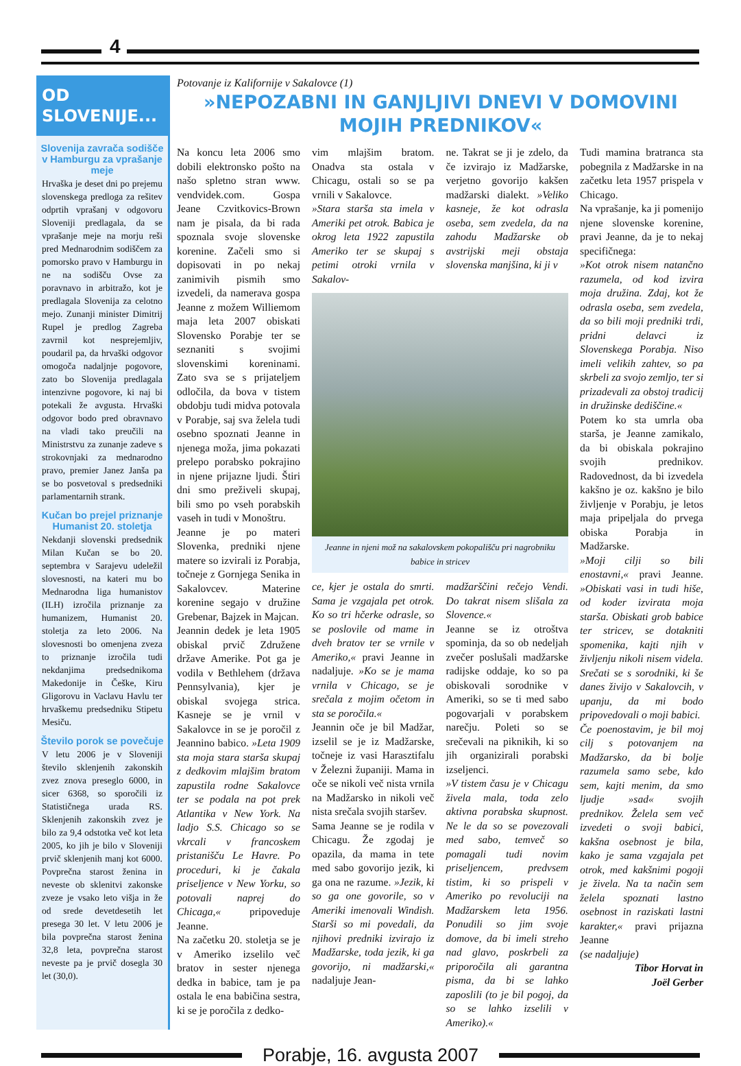4
OD SLOVENIJE...
Slovenija zavrača sodišče v Hamburgu za vprašanje meje
Hrvaška je deset dni po prejemu slovenskega predloga za rešitev odprtih vprašanj v odgovoru Sloveniji predlagala, da se vprašanje meje na morju reši pred Mednarodnim sodiščem za pomorsko pravo v Hamburgu in ne na sodišču Ovse za poravnavo in arbitražo, kot je predlagala Slovenija za celotno mejo. Zunanji minister Dimitrij Rupel je predlog Zagreba zavrnil kot nesprejemljiv, poudaril pa, da hrvaški odgovor omogoča nadaljnje pogovore, zato bo Slovenija predlagala intenzivne pogovore, ki naj bi potekali že avgusta. Hrvaški odgovor bodo pred obravnavo na vladi tako preučili na Ministrstvu za zunanje zadeve s strokovnjaki za mednarodno pravo, premier Janez Janša pa se bo posvetoval s predsedniki parlamentarnih strank.
Kučan bo prejel priznanje Humanist 20. stoletja
Nekdanji slovenski predsednik Milan Kučan se bo 20. septembra v Sarajevu udeležil slovesnosti, na kateri mu bo Mednarodna liga humanistov (ILH) izročila priznanje za humanizem, Humanist 20. stoletja za leto 2006. Na slovesnosti bo omenjena zveza to priznanje izročila tudi nekdanjima predsednikoma Makedonije in Češke, Kiru Gligorovu in Vaclavu Havlu ter hrvaškemu predsedniku Stipetu Mesiču.
Število porok se povečuje
V letu 2006 je v Sloveniji število sklenjenih zakonskih zvez znova preseglo 6000, in sicer 6368, so sporočili iz Statističnega urada RS. Sklenjenih zakonskih zvez je bilo za 9,4 odstotka več kot leta 2005, ko jih je bilo v Sloveniji prvič sklenjenih manj kot 6000. Povprečna starost ženina in neveste ob sklenitvi zakonske zveze je vsako leto višja in že od srede devetdesetih let presega 30 let. V letu 2006 je bila povprečna starost ženina 32,8 leta, povprečna starost neveste pa je prvič dosegla 30 let (30,0).
Potovanje iz Kalifornije v Sakalovce (1)
»NEPOZABNI IN GANJLJIVI DNEVI V DOMOVINI MOJIH PREDNIKOV«
Na koncu leta 2006 smo dobili elektronsko pošto na našo spletno stran www. vendvidek.com. Gospa Jeane Czvitkovics-Brown nam je pisala, da bi rada spoznala svoje slovenske korenine. Začeli smo si dopisovati in po nekaj zanimivih pismih smo izvedeli, da namerava gospa Jeanne z možem Williemom maja leta 2007 obiskati Slovensko Porabje ter se seznaniti s svojimi slovenskimi koreninami. Zato sva se s prijateljem odločila, da bova v tistem obdobju tudi midva potovala v Porabje, saj sva želela tudi osebno spoznati Jeanne in njenega moža, jima pokazati prelepo porabsko pokrajino in njene prijazne ljudi. Štiri dni smo preživeli skupaj, bili smo po vseh porabskih vaseh in tudi v Monoštru.
Jeanne je po materi Slovenka, predniki njene matere so izvirali iz Porabja, točneje z Gornjega Senika in Sakalovcev. Materine korenine segajo v družine Grebenar, Bajzek in Majcan.
Jeannin dedek je leta 1905 obiskal prvič Združene države Amerike. Pot ga je vodila v Bethlehem (država Pennsylvania), kjer je obiskal svojega strica. Kasneje se je vrnil v Sakalovce in se je poročil z Jeannino babico. »Leta 1909 sta moja stara starša skupaj z dedkovim mlajšim bratom zapustila rodne Sakalovce ter se podala na pot prek Atlantika v New York. Na ladjo S.S. Chicago so se vkrcali v francoskem pristanišču Le Havre. Po proceduri, ki je čakala priseljence v New Yorku, so potovali naprej do Chicaga,« pripoveduje Jeanne.
Na začetku 20. stoletja se je v Ameriko izselilo več bratov in sester njenega dedka in babice, tam je pa ostala le ena babičina sestra, ki se je poročila z dedko-
vim mlajšim bratom. Onadva sta ostala v Chicagu, ostali so se pa vrnili v Sakalovce.
»Stara starša sta imela v Ameriki pet otrok. Babica je okrog leta 1922 zapustila Ameriko ter se skupaj s petimi otroki vrnila v Sakalov-
ne. Takrat se ji je zdelo, da če izvirajo iz Madžarske, verjetno govorijo kakšen madžarski dialekt. »Veliko kasneje, že kot odrasla oseba, sem zvedela, da na zahodu Madžarske ob avstrijski meji obstaja slovenska manjšina, ki ji v
Jeanne in njeni mož na sakalovskem pokopališču pri nagrobniku babice in stricev
ce, kjer je ostala do smrti. Sama je vzgajala pet otrok. Ko so tri hčerke odrasle, so se poslovile od mame in dveh bratov ter se vrnile v Ameriko,« pravi Jeanne in nadaljuje. »Ko se je mama vrnila v Chicago, se je srečala z mojim očetom in sta se poročila.«
Jeannin oče je bil Madžar, izselil se je iz Madžarske, točneje iz vasi Harasztifalu v Železni županiji. Mama in oče se nikoli več nista vrnila na Madžarsko in nikoli več nista srečala svojih staršev.
Sama Jeanne se je rodila v Chicagu. Že zgodaj je opazila, da mama in tete med sabo govorijo jezik, ki ga ona ne razume. »Jezik, ki so ga one govorile, so v Ameriki imenovali Windish. Starši so mi povedali, da njihovi predniki izvirajo iz Madžarske, toda jezik, ki ga govorijo, ni madžarski,« nadaljuje Jean-
madžarščini rečejo Vendi. Do takrat nisem slišala za Slovence.«
Jeanne se iz otroštva spominja, da so ob nedeljah zvečer poslušali madžarske radijske oddaje, ko so pa obiskovali sorodnike v Ameriki, so se ti med sabo pogovarjali v porabskem narečju. Poleti so se srečevali na piknikih, ki so jih organizirali porabski izseljenci.
»V tistem času je v Chicagu živela mala, toda zelo aktivna porabska skupnost. Ne le da so se povezovali med sabo, temveč so pomagali tudi novim priseljencem, predvsem tistim, ki so prispeli v Ameriko po revoluciji na Madžarskem leta 1956. Ponudili so jim svoje domove, da bi imeli streho nad glavo, poskrbeli za priporočila ali garantna pisma, da bi se lahko zaposlili (to je bil pogoj, da so se lahko izselili v Ameriko).«
Tudi mamina bratranca sta pobegnila z Madžarske in na začetku leta 1957 prispela v Chicago.
Na vprašanje, ka ji pomenijo njene slovenske korenine, pravi Jeanne, da je to nekaj specifičnega:
»Kot otrok nisem natančno razumela, od kod izvira moja družina. Zdaj, kot že odrasla oseba, sem zvedela, da so bili moji predniki trdi, pridni delavci iz Slovenskega Porabja. Niso imeli velikih zahtev, so pa skrbeli za svojo zemljo, ter si prizadevali za obstoj tradicij in družinske dediščine.«
Potem ko sta umrla oba starša, je Jeanne zamikalo, da bi obiskala pokrajino svojih prednikov. Radovednost, da bi izvedela kakšno je oz. kakšno je bilo življenje v Porabju, je letos maja pripeljala do prvega obiska Porabja in Madžarske.
»Moji cilji so bili enostavni,« pravi Jeanne. »Obiskati vasi in tudi hiše, od koder izvirata moja starša. Obiskati grob babice ter stricev, se dotakniti spomenika, kajti njih v življenju nikoli nisem videla. Srečati se s sorodniki, ki še danes živijo v Sakalovcih, v upanju, da mi bodo pripovedovali o moji babici.
Če poenostavim, je bil moj cilj s potovanjem na Madžarsko, da bi bolje razumela samo sebe, kdo sem, kajti menim, da smo ljudje »sad« svojih prednikov. Želela sem več izvedeti o svoji babici, kakšna osebnost je bila, kako je sama vzgajala pet otrok, med kakšnimi pogoji je živela. Na ta način sem želela spoznati lastno osebnost in raziskati lastni karakter,« pravi prijazna Jeanne
(se nadaljuje)
Tibor Horvat in
Joël Gerber
Porabje, 16. avgusta 2007